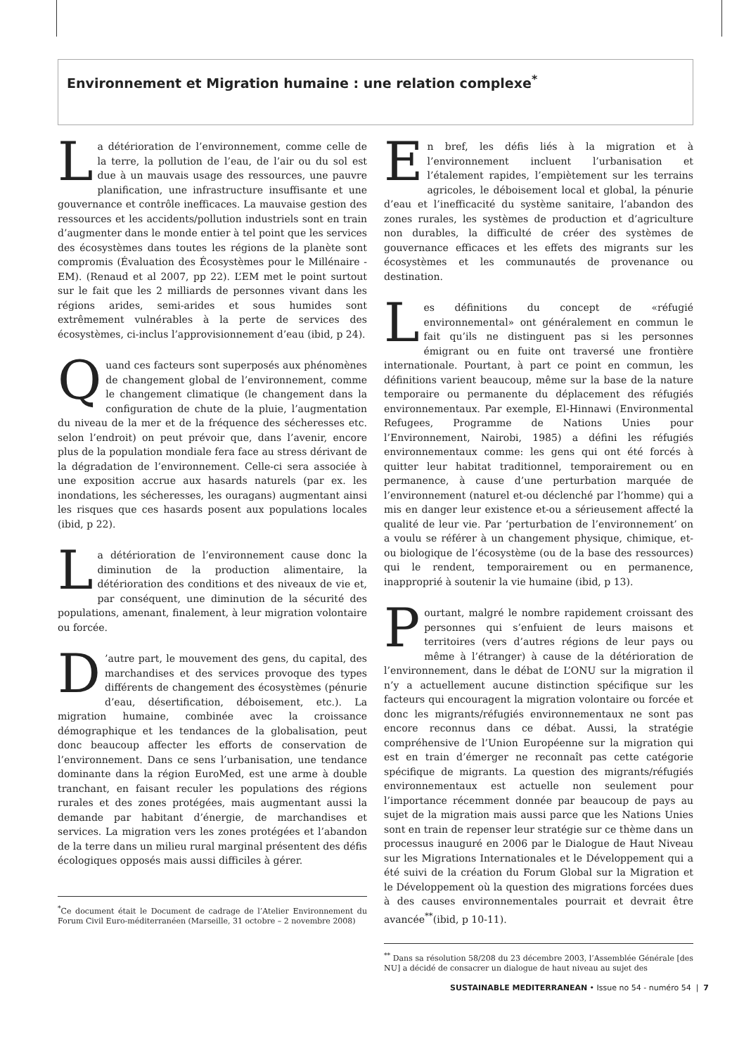Environnement et Migration humaine : une relation complexe<sup>*</sup>
La détérioration de l’environnement, comme celle de la terre, la pollution de l’eau, de l’air ou du sol est due à un mauvais usage des ressources, une pauvre planification, une infrastructure insuffisante et une gouvernance et contrôle inefficaces. La mauvaise gestion des ressources et les accidents/pollution industriels sont en train d’augmenter dans le monde entier à tel point que les services des écosystèmes dans toutes les régions de la planète sont compromis (Évaluation des Écosystèmes pour le Millénaire - EM). (Renaud et al 2007, pp 22). L’EM met le point surtout sur le fait que les 2 milliards de personnes vivant dans les régions arides, semi-arides et sous humides sont extrêmement vulnérables à la perte de services des écosystèmes, ci-inclus l’approvisionnement d’eau (ibid, p 24).
Quand ces facteurs sont superposés aux phénomènes de changement global de l’environnement, comme le changement climatique (le changement dans la configuration de chute de la pluie, l’augmentation du niveau de la mer et de la fréquence des sécheresses etc. selon l’endroit) on peut prévoir que, dans l’avenir, encore plus de la population mondiale fera face au stress dérivant de la dégradation de l’environnement. Celle-ci sera associée à une exposition accrue aux hasards naturels (par ex. les inondations, les sécheresses, les ouragans) augmentant ainsi les risques que ces hasards posent aux populations locales (ibid, p 22).
La détérioration de l’environnement cause donc la diminution de la production alimentaire, la détérioration des conditions et des niveaux de vie et, par conséquent, une diminution de la sécurité des populations, amenant, finalement, à leur migration volontaire ou forcée.
D’autre part, le mouvement des gens, du capital, des marchandises et des services provoque des types différents de changement des écosystèmes (pénurie d’eau, désertification, déboisement, etc.). La migration humaine, combinée avec la croissance démographique et les tendances de la globalisation, peut donc beaucoup affecter les efforts de conservation de l’environnement. Dans ce sens l’urbanisation, une tendance dominante dans la région EuroMed, est une arme à double tranchant, en faisant reculer les populations des régions rurales et des zones protégées, mais augmentant aussi la demande par habitant d’énergie, de marchandises et services. La migration vers les zones protégées et l’abandon de la terre dans un milieu rural marginal présentent des défis écologiques opposés mais aussi difficiles à gérer.
<sup>*</sup> Ce document était le Document de cadrage de l’Atelier Environnement du Forum Civil Euro-méditerranéen (Marseille, 31 octobre – 2 novembre 2008)
En bref, les défis liés à la migration et à l’environnement incluent l’urbanisation et l’étalement rapides, l’empiètement sur les terrains agricoles, le déboisement local et global, la pénurie d’eau et l’inefficacité du système sanitaire, l’abandon des zones rurales, les systèmes de production et d’agriculture non durables, la difficulté de créer des systèmes de gouvernance efficaces et les effets des migrants sur les écosystèmes et les communautés de provenance ou destination.
Les définitions du concept de «réfugié environnemental» ont généralement en commun le fait qu’ils ne distinguent pas si les personnes émigrant ou en fuite ont traversé une frontière internationale. Pourtant, à part ce point en commun, les définitions varient beaucoup, même sur la base de la nature temporaire ou permanente du déplacement des réfugiés environnementaux. Par exemple, El-Hinnawi (Environmental Refugees, Programme de Nations Unies pour l’Environnement, Nairobi, 1985) a défini les réfugiés environnementaux comme: les gens qui ont été forcés à quitter leur habitat traditionnel, temporairement ou en permanence, à cause d’une perturbation marquée de l’environnement (naturel et-ou déclenché par l’homme) qui a mis en danger leur existence et-ou a sérieusement affecté la qualité de leur vie. Par ‘perturbation de l’environnement’ on a voulu se référer à un changement physique, chimique, et-ou biologique de l’écosystème (ou de la base des ressources) qui le rendent, temporairement ou en permanence, inapproprié à soutenir la vie humaine (ibid, p 13).
Pourtant, malgré le nombre rapidement croissant des personnes qui s’enfuient de leurs maisons et territoires (vers d’autres régions de leur pays ou même à l’étranger) à cause de la détérioration de l’environnement, dans le débat de L’ONU sur la migration il n’y a actuellement aucune distinction spécifique sur les facteurs qui encouragent la migration volontaire ou forcée et donc les migrants/réfugiés environnementaux ne sont pas encore reconnus dans ce débat. Aussi, la stratégie compréhensive de l’Union Européenne sur la migration qui est en train d’émerger ne reconnaît pas cette catégorie spécifique de migrants. La question des migrants/réfugiés environnementaux est actuelle non seulement pour l’importance récemment donnée par beaucoup de pays au sujet de la migration mais aussi parce que les Nations Unies sont en train de repenser leur stratégie sur ce thème dans un processus inauguré en 2006 par le Dialogue de Haut Niveau sur les Migrations Internationales et le Développement qui a été suivi de la création du Forum Global sur la Migration et le Développement où la question des migrations forcées dues à des causes environnementales pourrait et devrait être avancée<sup>**</sup>(ibid, p 10-11).
<sup>**</sup> Dans sa résolution 58/208 du 23 décembre 2003, l’Assemblée Générale [des NU] a décidé de consacrer un dialogue de haut niveau au sujet des
SUSTAINABLE MEDITERRANEAN • Issue no 54 - numéro 54 | 7